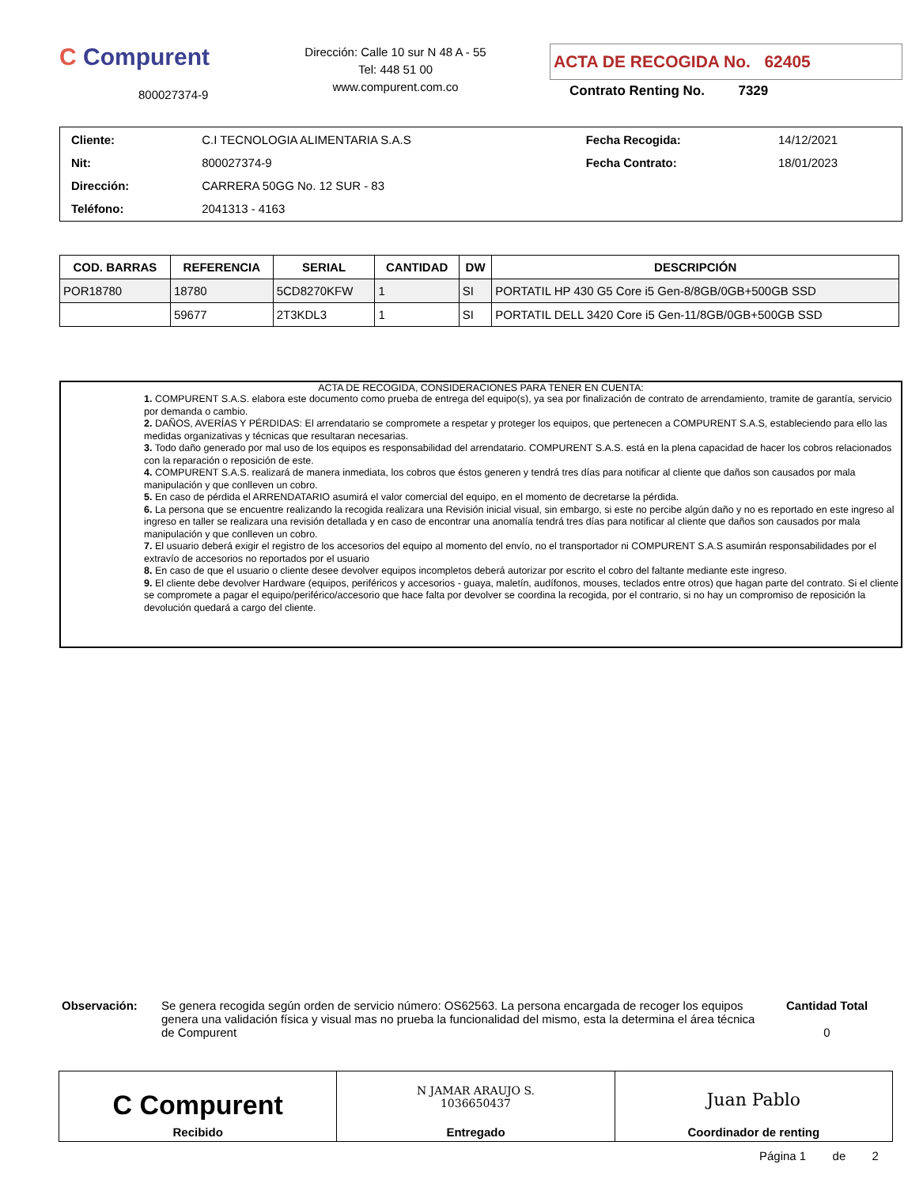C Compurent
800027374-9
Dirección: Calle 10 sur N 48 A - 55
Tel: 448 51 00
www.compurent.com.co
ACTA DE RECOGIDA No. 62405
Contrato Renting No. 7329
| Cliente: | C.I TECNOLOGIA ALIMENTARIA S.A.S | Fecha Recogida: | 14/12/2021 |
| Nit: | 800027374-9 | Fecha Contrato: | 18/01/2023 |
| Dirección: | CARRERA 50GG No. 12 SUR - 83 | | |
| Teléfono: | 2041313 - 4163 | | |
| COD. BARRAS | REFERENCIA | SERIAL | CANTIDAD | DW | DESCRIPCIÓN |
| --- | --- | --- | --- | --- | --- |
| POR18780 | 18780 | 5CD8270KFW | 1 | SI | PORTATIL HP 430 G5 Core i5 Gen-8/8GB/0GB+500GB SSD |
| | 59677 | 2T3KDL3 | 1 | SI | PORTATIL DELL 3420 Core i5 Gen-11/8GB/0GB+500GB SSD |
ACTA DE RECOGIDA, CONSIDERACIONES PARA TENER EN CUENTA:
1. COMPURENT S.A.S. elabora este documento como prueba de entrega del equipo(s), ya sea por finalización de contrato de arrendamiento, tramite de garantía, servicio por demanda o cambio.
2. DAÑOS, AVERÍAS Y PÉRDIDAS: El arrendatario se compromete a respetar y proteger los equipos, que pertenecen a COMPURENT S.A.S, estableciendo para ello las medidas organizativas y técnicas que resultaran necesarias.
3. Todo daño generado por mal uso de los equipos es responsabilidad del arrendatario. COMPURENT S.A.S. está en la plena capacidad de hacer los cobros relacionados con la reparación o reposición de este.
4. COMPURENT S.A.S. realizará de manera inmediata, los cobros que éstos generen y tendrá tres días para notificar al cliente que daños son causados por mala manipulación y que conlleven un cobro.
5. En caso de pérdida el ARRENDATARIO asumirá el valor comercial del equipo, en el momento de decretarse la pérdida.
6. La persona que se encuentre realizando la recogida realizara una Revisión inicial visual, sin embargo, si este no percibe algún daño y no es reportado en este ingreso al ingreso en taller se realizara una revisión detallada y en caso de encontrar una anomalía tendrá tres días para notificar al cliente que daños son causados por mala manipulación y que conlleven un cobro.
7. El usuario deberá exigir el registro de los accesorios del equipo al momento del envío, no el transportador ni COMPURENT S.A.S asumirán responsabilidades por el extravío de accesorios no reportados por el usuario
8. En caso de que el usuario o cliente desee devolver equipos incompletos deberá autorizar por escrito el cobro del faltante mediante este ingreso.
9. El cliente debe devolver Hardware (equipos, periféricos y accesorios - guaya, maletín, audífonos, mouses, teclados entre otros) que hagan parte del contrato. Si el cliente se compromete a pagar el equipo/periférico/accesorio que hace falta por devolver se coordina la recogida, por el contrario, si no hay un compromiso de reposición la devolución quedará a cargo del cliente.
Observación: Se genera recogida según orden de servicio número: OS62563. La persona encargada de recoger los equipos genera una validación física y visual mas no prueba la funcionalidad del mismo, esta la determina el área técnica de Compurent
Cantidad Total
0
C Compurent
Recibido
N JAMAR ARAUJO S.
1036650437
Entregado
Juan Pablo
Coordinador de renting
Página 1 de 2